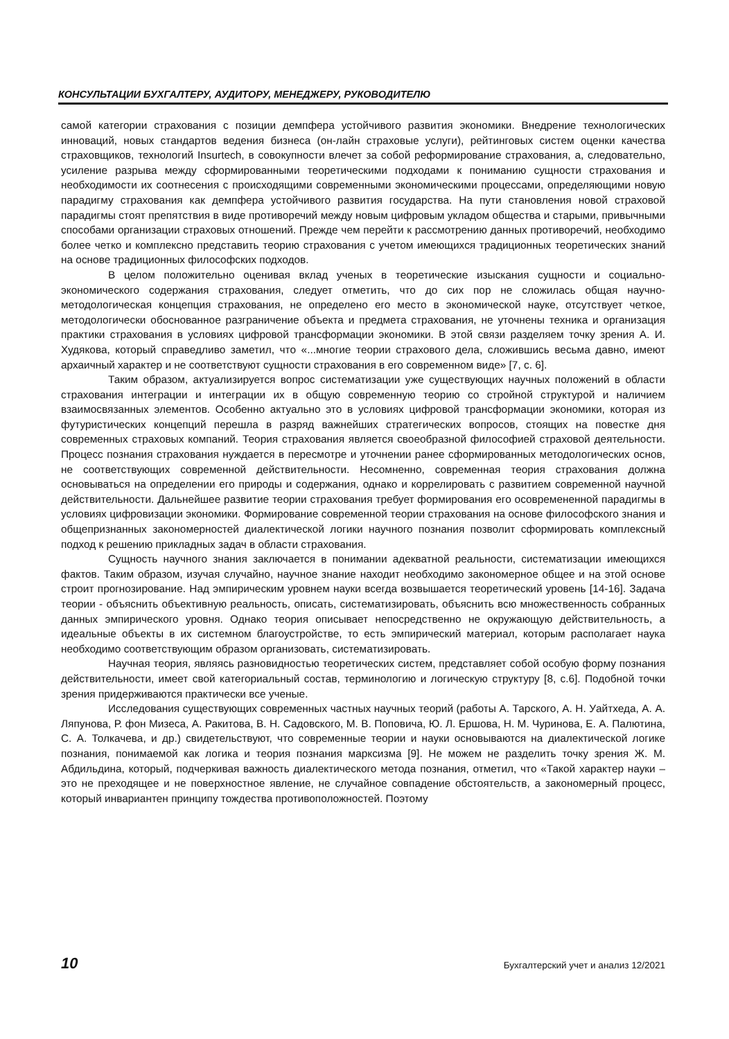КОНСУЛЬТАЦИИ БУХГАЛТЕРУ, АУДИТОРУ, МЕНЕДЖЕРУ, РУКОВОДИТЕЛЮ
самой категории страхования с позиции демпфера устойчивого развития экономики. Внедрение технологических инноваций, новых стандартов ведения бизнеса (он-лайн страховые услуги), рейтинговых систем оценки качества страховщиков, технологий Insurtech, в совокупности влечет за собой реформирование страхования, а, следовательно, усиление разрыва между сформированными теоретическими подходами к пониманию сущности страхования и необходимости их соотнесения с происходящими современными экономическими процессами, определяющими новую парадигму страхования как демпфера устойчивого развития государства. На пути становления новой страховой парадигмы стоят препятствия в виде противоречий между новым цифровым укладом общества и старыми, привычными способами организации страховых отношений. Прежде чем перейти к рассмотрению данных противоречий, необходимо более четко и комплексно представить теорию страхования с учетом имеющихся традиционных теоретических знаний на основе традиционных философских подходов.
В целом положительно оценивая вклад ученых в теоретические изыскания сущности и социально-экономического содержания страхования, следует отметить, что до сих пор не сложилась общая научно-методологическая концепция страхования, не определено его место в экономической науке, отсутствует четкое, методологически обоснованное разграничение объекта и предмета страхования, не уточнены техника и организация практики страхования в условиях цифровой трансформации экономики. В этой связи разделяем точку зрения А. И. Худякова, который справедливо заметил, что «...многие теории страхового дела, сложившись весьма давно, имеют архаичный характер и не соответствуют сущности страхования в его современном виде» [7, с. 6].
Таким образом, актуализируется вопрос систематизации уже существующих научных положений в области страхования интеграции и интеграции их в общую современную теорию со стройной структурой и наличием взаимосвязанных элементов. Особенно актуально это в условиях цифровой трансформации экономики, которая из футуристических концепций перешла в разряд важнейших стратегических вопросов, стоящих на повестке дня современных страховых компаний. Теория страхования является своеобразной философией страховой деятельности. Процесс познания страхования нуждается в пересмотре и уточнении ранее сформированных методологических основ, не соответствующих современной действительности. Несомненно, современная теория страхования должна основываться на определении его природы и содержания, однако и коррелировать с развитием современной научной действительности. Дальнейшее развитие теории страхования требует формирования его осовремененной парадигмы в условиях цифровизации экономики. Формирование современной теории страхования на основе философского знания и общепризнанных закономерностей диалектической логики научного познания позволит сформировать комплексный подход к решению прикладных задач в области страхования.
Сущность научного знания заключается в понимании адекватной реальности, систематизации имеющихся фактов. Таким образом, изучая случайно, научное знание находит необходимо закономерное общее и на этой основе строит прогнозирование. Над эмпирическим уровнем науки всегда возвышается теоретический уровень [14-16]. Задача теории - объяснить объективную реальность, описать, систематизировать, объяснить всю множественность собранных данных эмпирического уровня. Однако теория описывает непосредственно не окружающую действительность, а идеальные объекты в их системном благоустройстве, то есть эмпирический материал, которым располагает наука необходимо соответствующим образом организовать, систематизировать.
Научная теория, являясь разновидностью теоретических систем, представляет собой особую форму познания действительности, имеет свой категориальный состав, терминологию и логическую структуру [8, с.6]. Подобной точки зрения придерживаются практически все ученые.
Исследования существующих современных частных научных теорий (работы А. Тарского, А. Н. Уайтхеда, А. А. Ляпунова, Р. фон Мизеса, А. Ракитова, В. Н. Садовского, М. В. Поповича, Ю. Л. Ершова, Н. М. Чуринова, Е. А. Палютина, С. А. Толкачева, и др.) свидетельствуют, что современные теории и науки основываются на диалектической логике познания, понимаемой как логика и теория познания марксизма [9]. Не можем не разделить точку зрения Ж. М. Абдильдина, который, подчеркивая важность диалектического метода познания, отметил, что «Такой характер науки – это не преходящее и не поверхностное явление, не случайное совпадение обстоятельств, а закономерный процесс, который инвариантен принципу тождества противоположностей. Поэтому
10 Бухгалтерский учет и анализ 12/2021